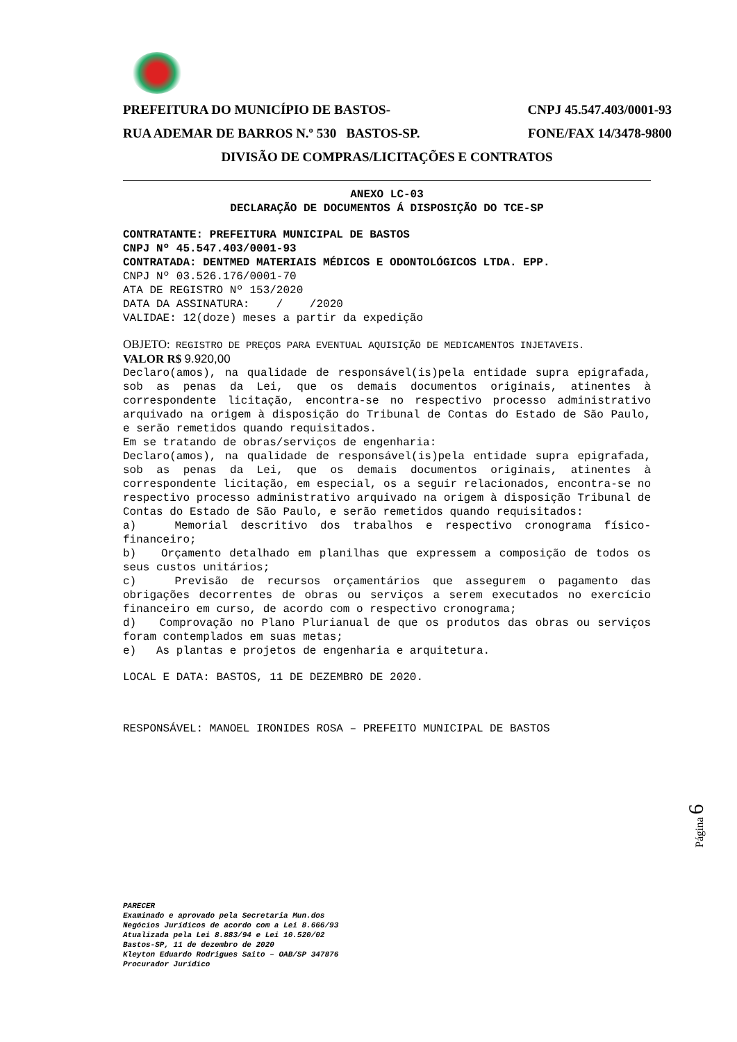PREFEITURA DO MUNICÍPIO DE BASTOS- CNPJ 45.547.403/0001-93
RUA ADEMAR DE BARROS N.º 530 BASTOS-SP. FONE/FAX 14/3478-9800
DIVISÃO DE COMPRAS/LICITAÇÕES E CONTRATOS
ANEXO LC-03
DECLARAÇÃO DE DOCUMENTOS Á DISPOSIÇÃO DO TCE-SP
CONTRATANTE: PREFEITURA MUNICIPAL DE BASTOS
CNPJ Nº 45.547.403/0001-93
CONTRATADA: DENTMED MATERIAIS MÉDICOS E ODONTOLÓGICOS LTDA. EPP.
CNPJ Nº 03.526.176/0001-70
ATA DE REGISTRO Nº 153/2020
DATA DA ASSINATURA: / /2020
VALIDAE: 12(doze) meses a partir da expedição
OBJETO: REGISTRO DE PREÇOS PARA EVENTUAL AQUISIÇÃO DE MEDICAMENTOS INJETAVEIS.
VALOR R$ 9.920,00
Declaro(amos), na qualidade de responsável(is)pela entidade supra epigrafada, sob as penas da Lei, que os demais documentos originais, atinentes à correspondente licitação, encontra-se no respectivo processo administrativo arquivado na origem à disposição do Tribunal de Contas do Estado de São Paulo, e serão remetidos quando requisitados.
Em se tratando de obras/serviços de engenharia:
Declaro(amos), na qualidade de responsável(is)pela entidade supra epigrafada, sob as penas da Lei, que os demais documentos originais, atinentes à correspondente licitação, em especial, os a seguir relacionados, encontra-se no respectivo processo administrativo arquivado na origem à disposição Tribunal de Contas do Estado de São Paulo, e serão remetidos quando requisitados:
a) Memorial descritivo dos trabalhos e respectivo cronograma físico-financeiro;
b) Orçamento detalhado em planilhas que expressem a composição de todos os seus custos unitários;
c) Previsão de recursos orçamentários que assegurem o pagamento das obrigações decorrentes de obras ou serviços a serem executados no exercício financeiro em curso, de acordo com o respectivo cronograma;
d) Comprovação no Plano Plurianual de que os produtos das obras ou serviços foram contemplados em suas metas;
e) As plantas e projetos de engenharia e arquitetura.
LOCAL E DATA: BASTOS, 11 DE DEZEMBRO DE 2020.
RESPONSÁVEL: MANOEL IRONIDES ROSA – PREFEITO MUNICIPAL DE BASTOS
Página 6
PARECER
Examinado e aprovado pela Secretaria Mun.dos
Negócios Jurídicos de acordo com a Lei 8.666/93
Atualizada pela Lei 8.883/94 e Lei 10.520/02
Bastos-SP, 11 de dezembro de 2020
Kleyton Eduardo Rodrigues Saito – OAB/SP 347876
Procurador Jurídico